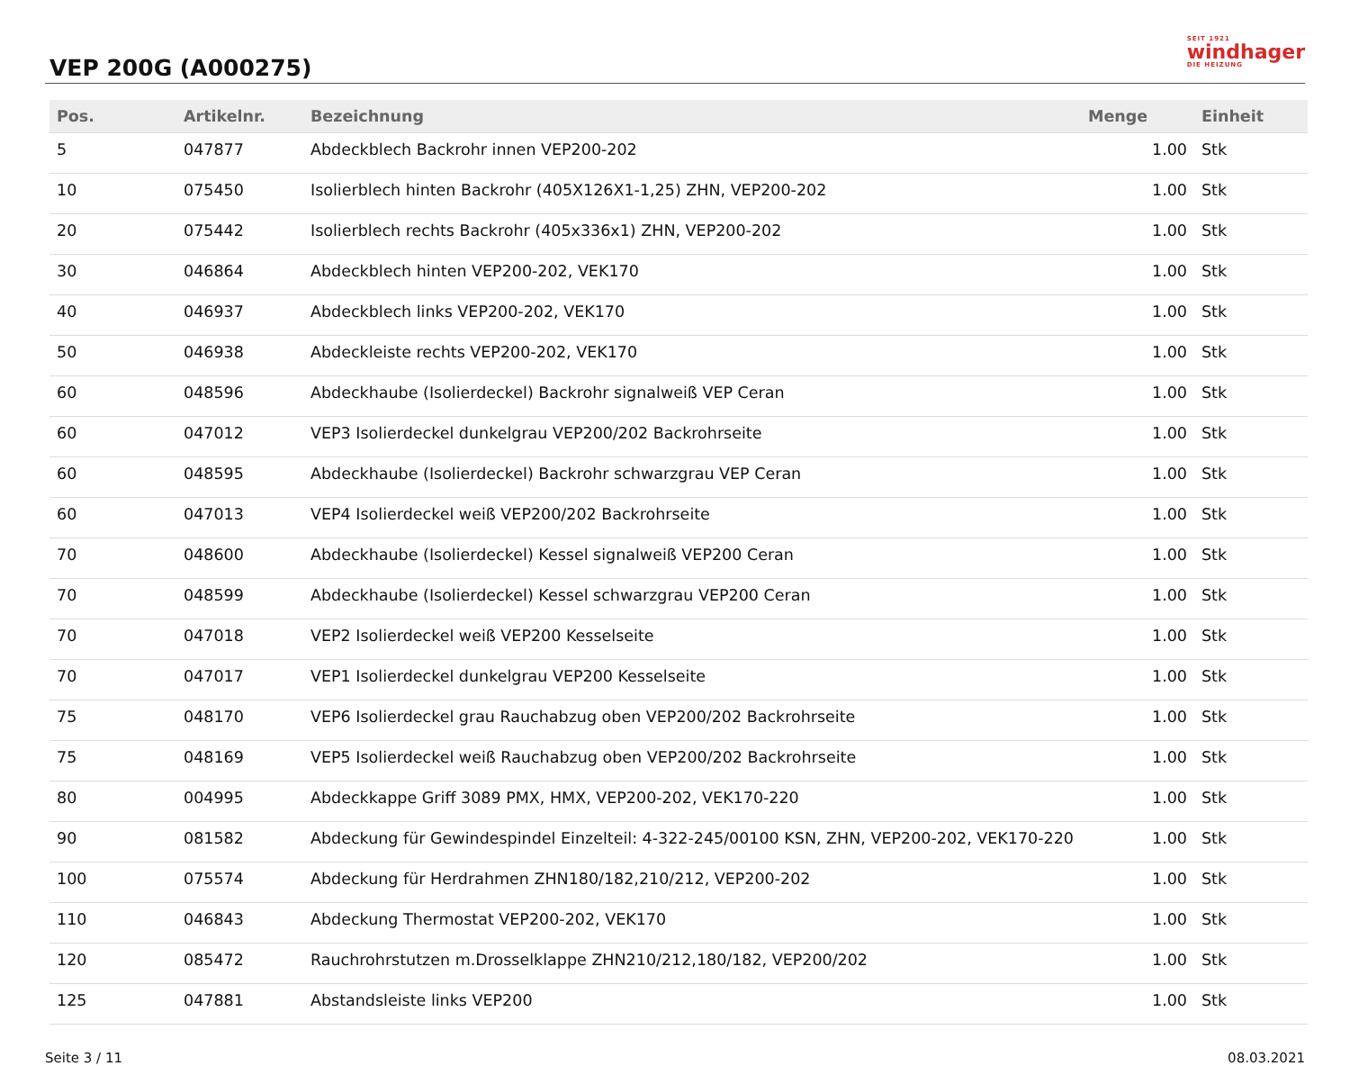VEP 200G (A000275)
SEIT 1921
windhager
DIE HEIZUNG
| Pos. | Artikelnr. | Bezeichnung | Menge | Einheit |
| --- | --- | --- | --- | --- |
| 5 | 047877 | Abdeckblech Backrohr innen VEP200-202 | 1.00 | Stk |
| 10 | 075450 | Isolierblech hinten Backrohr (405X126X1-1,25) ZHN, VEP200-202 | 1.00 | Stk |
| 20 | 075442 | Isolierblech rechts Backrohr (405x336x1) ZHN, VEP200-202 | 1.00 | Stk |
| 30 | 046864 | Abdeckblech hinten VEP200-202, VEK170 | 1.00 | Stk |
| 40 | 046937 | Abdeckblech links VEP200-202, VEK170 | 1.00 | Stk |
| 50 | 046938 | Abdeckleiste rechts VEP200-202, VEK170 | 1.00 | Stk |
| 60 | 048596 | Abdeckhaube (Isolierdeckel) Backrohr signalweiß VEP Ceran | 1.00 | Stk |
| 60 | 047012 | VEP3 Isolierdeckel dunkelgrau VEP200/202 Backrohrseite | 1.00 | Stk |
| 60 | 048595 | Abdeckhaube (Isolierdeckel) Backrohr schwarzgrau VEP Ceran | 1.00 | Stk |
| 60 | 047013 | VEP4 Isolierdeckel weiß VEP200/202 Backrohrseite | 1.00 | Stk |
| 70 | 048600 | Abdeckhaube (Isolierdeckel) Kessel signalweiß VEP200 Ceran | 1.00 | Stk |
| 70 | 048599 | Abdeckhaube (Isolierdeckel) Kessel schwarzgrau VEP200 Ceran | 1.00 | Stk |
| 70 | 047018 | VEP2 Isolierdeckel weiß VEP200 Kesselseite | 1.00 | Stk |
| 70 | 047017 | VEP1 Isolierdeckel dunkelgrau VEP200 Kesselseite | 1.00 | Stk |
| 75 | 048170 | VEP6 Isolierdeckel grau Rauchabzug oben VEP200/202 Backrohrseite | 1.00 | Stk |
| 75 | 048169 | VEP5 Isolierdeckel weiß Rauchabzug oben VEP200/202 Backrohrseite | 1.00 | Stk |
| 80 | 004995 | Abdeckkappe Griff 3089 PMX, HMX, VEP200-202, VEK170-220 | 1.00 | Stk |
| 90 | 081582 | Abdeckung für Gewindespindel Einzelteil: 4-322-245/00100 KSN, ZHN, VEP200-202, VEK170-220 | 1.00 | Stk |
| 100 | 075574 | Abdeckung für Herdrahmen ZHN180/182,210/212, VEP200-202 | 1.00 | Stk |
| 110 | 046843 | Abdeckung Thermostat VEP200-202, VEK170 | 1.00 | Stk |
| 120 | 085472 | Rauchrohrstutzen m.Drosselklappe ZHN210/212,180/182, VEP200/202 | 1.00 | Stk |
| 125 | 047881 | Abstandsleiste links VEP200 | 1.00 | Stk |
Seite 3 / 11 08.03.2021